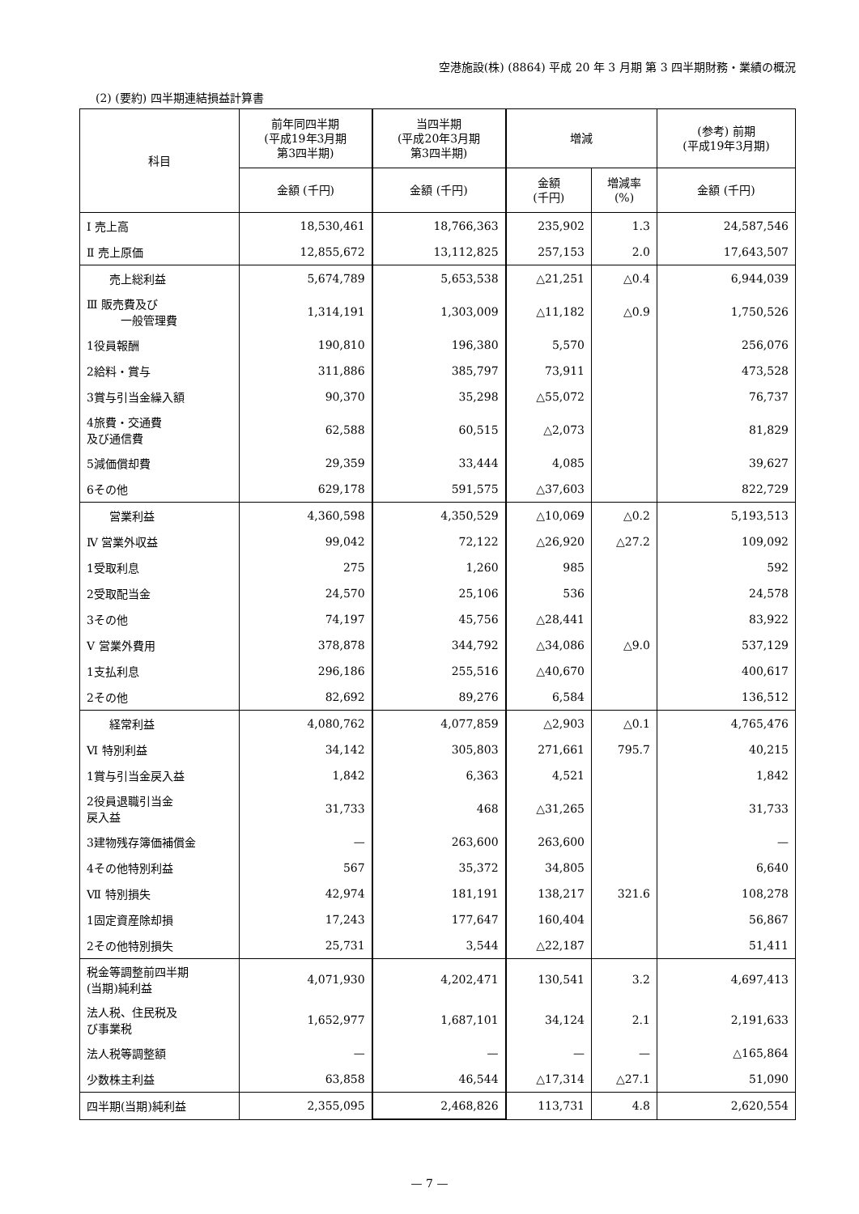空港施設(株) (8864) 平成 20 年 3 月期 第 3 四半期財務・業績の概況
(2) (要約) 四半期連結損益計算書
| 科目 | 前年同四半期 (平成19年3月期 第3四半期) | 当四半期 (平成20年3月期 第3四半期) | 増減 | | (参考) 前期 (平成19年3月期) |
| --- | --- | --- | --- | --- | --- |
| | 金額 (千円) | 金額 (千円) | 金額 (千円) | 増減率 (%) | 金額 (千円) |
| Ⅰ 売上高 | 18,530,461 | 18,766,363 | 235,902 | 1.3 | 24,587,546 |
| Ⅱ 売上原価 | 12,855,672 | 13,112,825 | 257,153 | 2.0 | 17,643,507 |
| 売上総利益 | 5,674,789 | 5,653,538 | △21,251 | △0.4 | 6,944,039 |
| Ⅲ 販売費及び 一般管理費 | 1,314,191 | 1,303,009 | △11,182 | △0.9 | 1,750,526 |
| 1役員報酬 | 190,810 | 196,380 | 5,570 | | 256,076 |
| 2給料・賞与 | 311,886 | 385,797 | 73,911 | | 473,528 |
| 3賞与引当金繰入額 | 90,370 | 35,298 | △55,072 | | 76,737 |
| 4旅費・交通費 及び通信費 | 62,588 | 60,515 | △2,073 | | 81,829 |
| 5減価償却費 | 29,359 | 33,444 | 4,085 | | 39,627 |
| 6その他 | 629,178 | 591,575 | △37,603 | | 822,729 |
| 営業利益 | 4,360,598 | 4,350,529 | △10,069 | △0.2 | 5,193,513 |
| Ⅳ 営業外収益 | 99,042 | 72,122 | △26,920 | △27.2 | 109,092 |
| 1受取利息 | 275 | 1,260 | 985 | | 592 |
| 2受取配当金 | 24,570 | 25,106 | 536 | | 24,578 |
| 3その他 | 74,197 | 45,756 | △28,441 | | 83,922 |
| Ⅴ 営業外費用 | 378,878 | 344,792 | △34,086 | △9.0 | 537,129 |
| 1支払利息 | 296,186 | 255,516 | △40,670 | | 400,617 |
| 2その他 | 82,692 | 89,276 | 6,584 | | 136,512 |
| 経常利益 | 4,080,762 | 4,077,859 | △2,903 | △0.1 | 4,765,476 |
| Ⅵ 特別利益 | 34,142 | 305,803 | 271,661 | 795.7 | 40,215 |
| 1賞与引当金戻入益 | 1,842 | 6,363 | 4,521 | | 1,842 |
| 2役員退職引当金 戻入益 | 31,733 | 468 | △31,265 | | 31,733 |
| 3建物残存簿価補償金 | — | 263,600 | 263,600 | | — |
| 4その他特別利益 | 567 | 35,372 | 34,805 | | 6,640 |
| Ⅶ 特別損失 | 42,974 | 181,191 | 138,217 | 321.6 | 108,278 |
| 1固定資産除却損 | 17,243 | 177,647 | 160,404 | | 56,867 |
| 2その他特別損失 | 25,731 | 3,544 | △22,187 | | 51,411 |
| 税金等調整前四半期 (当期)純利益 | 4,071,930 | 4,202,471 | 130,541 | 3.2 | 4,697,413 |
| 法人税、住民税及 び事業税 | 1,652,977 | 1,687,101 | 34,124 | 2.1 | 2,191,633 |
| 法人税等調整額 | — | — | — | — | △165,864 |
| 少数株主利益 | 63,858 | 46,544 | △17,314 | △27.1 | 51,090 |
| 四半期(当期)純利益 | 2,355,095 | 2,468,826 | 113,731 | 4.8 | 2,620,554 |
— 7 —